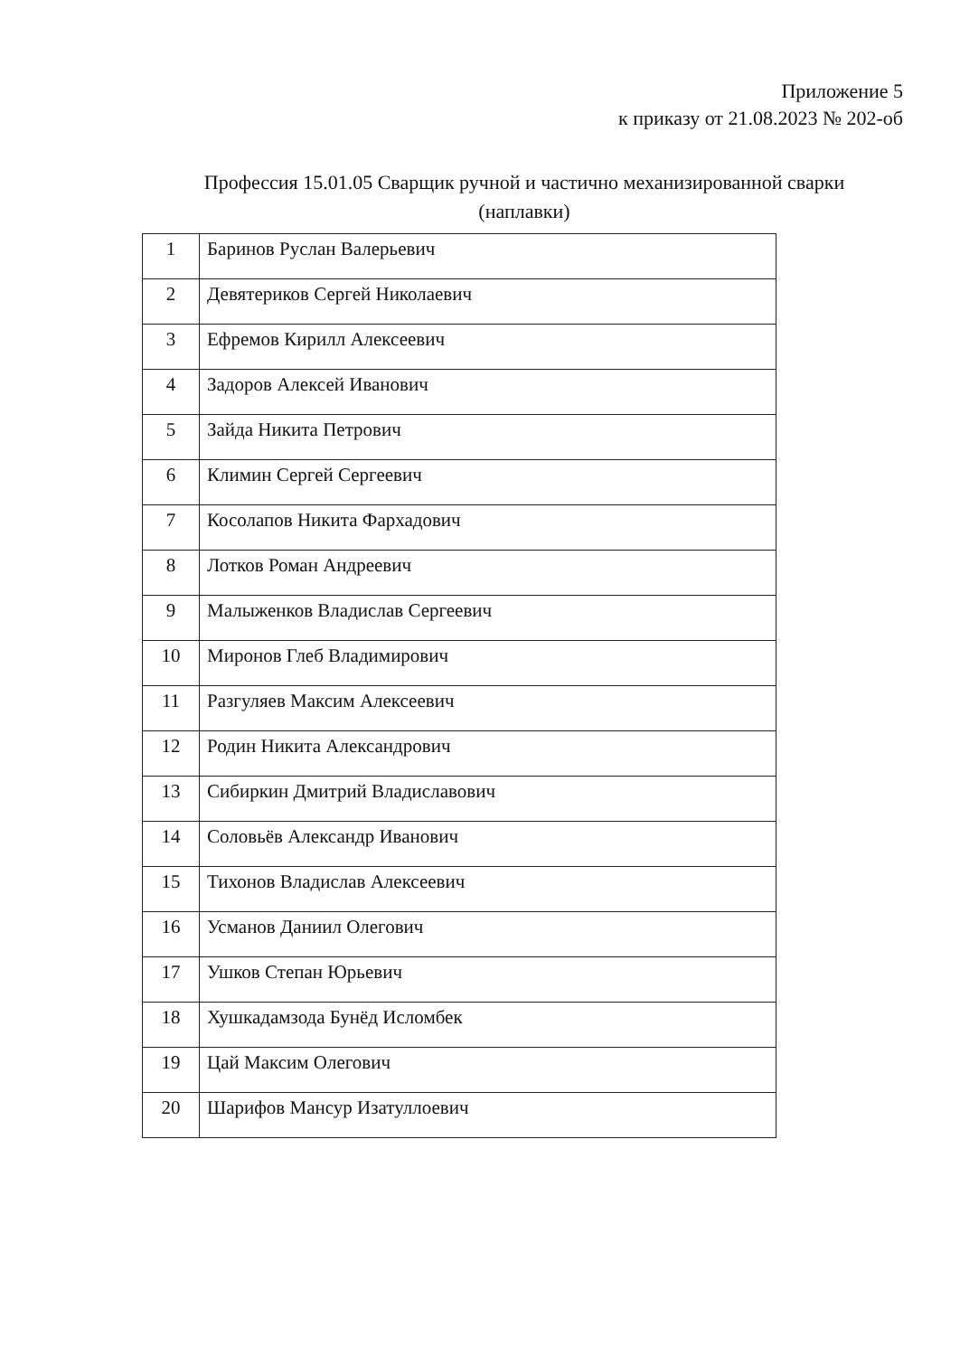Приложение 5
к приказу от 21.08.2023 № 202-об
Профессия 15.01.05 Сварщик ручной и частично механизированной сварки
(наплавки)
| 1 | Баринов Руслан Валерьевич |
| 2 | Девятериков Сергей Николаевич |
| 3 | Ефремов Кирилл Алексеевич |
| 4 | Задоров Алексей Иванович |
| 5 | Зайда Никита Петрович |
| 6 | Климин Сергей Сергеевич |
| 7 | Косолапов Никита Фархадович |
| 8 | Лотков Роман Андреевич |
| 9 | Малыженков Владислав Сергеевич |
| 10 | Миронов Глеб Владимирович |
| 11 | Разгуляев Максим Алексеевич |
| 12 | Родин Никита Александрович |
| 13 | Сибиркин Дмитрий Владиславович |
| 14 | Соловьёв Александр Иванович |
| 15 | Тихонов Владислав Алексеевич |
| 16 | Усманов Даниил Олегович |
| 17 | Ушков Степан Юрьевич |
| 18 | Хушкадамзода Бунёд Исломбек |
| 19 | Цай Максим Олегович |
| 20 | Шарифов Мансур Изатуллоевич |